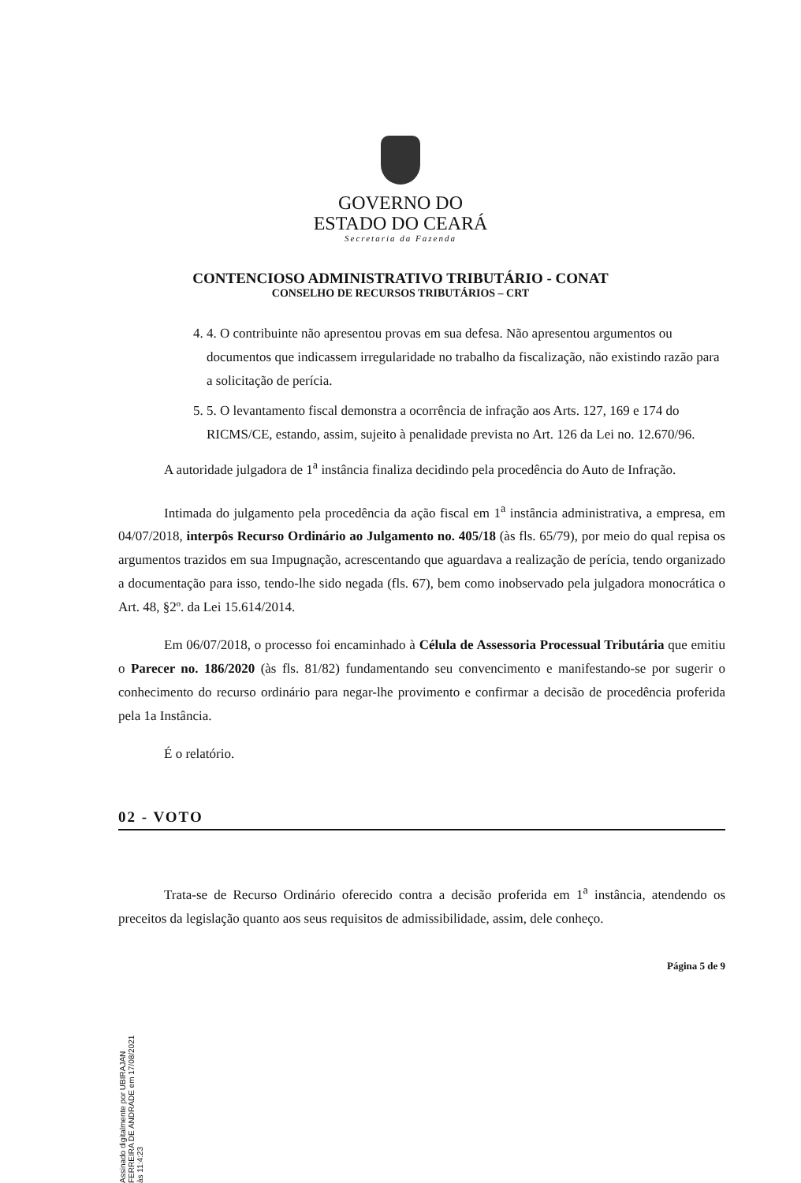GOVERNO DO
ESTADO DO CEARÁ
Secretaria da Fazenda
CONTENCIOSO ADMINISTRATIVO TRIBUTÁRIO - CONAT
CONSELHO DE RECURSOS TRIBUTÁRIOS – CRT
4. 4. O contribuinte não apresentou provas em sua defesa. Não apresentou argumentos ou documentos que indicassem irregularidade no trabalho da fiscalização, não existindo razão para a solicitação de perícia.
5. 5. O levantamento fiscal demonstra a ocorrência de infração aos Arts. 127, 169 e 174 do RICMS/CE, estando, assim, sujeito à penalidade prevista no Art. 126 da Lei no. 12.670/96.
A autoridade julgadora de 1<sup>a</sup> instância finaliza decidindo pela procedência do Auto de Infração.
Intimada do julgamento pela procedência da ação fiscal em 1<sup>a</sup> instância administrativa, a empresa, em 04/07/2018, interpôs Recurso Ordinário ao Julgamento no. 405/18 (às fls. 65/79), por meio do qual repisa os argumentos trazidos em sua Impugnação, acrescentando que aguardava a realização de perícia, tendo organizado a documentação para isso, tendo-lhe sido negada (fls. 67), bem como inobservado pela julgadora monocrática o Art. 48, §2º. da Lei 15.614/2014.
Em 06/07/2018, o processo foi encaminhado à Célula de Assessoria Processual Tributária que emitiu o Parecer no. 186/2020 (às fls. 81/82) fundamentando seu convencimento e manifestando-se por sugerir o conhecimento do recurso ordinário para negar-lhe provimento e confirmar a decisão de procedência proferida pela 1a Instância.
É o relatório.
02 - VOTO
Trata-se de Recurso Ordinário oferecido contra a decisão proferida em 1<sup>a</sup> instância, atendendo os preceitos da legislação quanto aos seus requisitos de admissibilidade, assim, dele conheço.
Página 5 de 9
Assinado digitalmente por UBIRAJAN FERREIRA DE ANDRADE em 17/08/2021 às 11:4:23